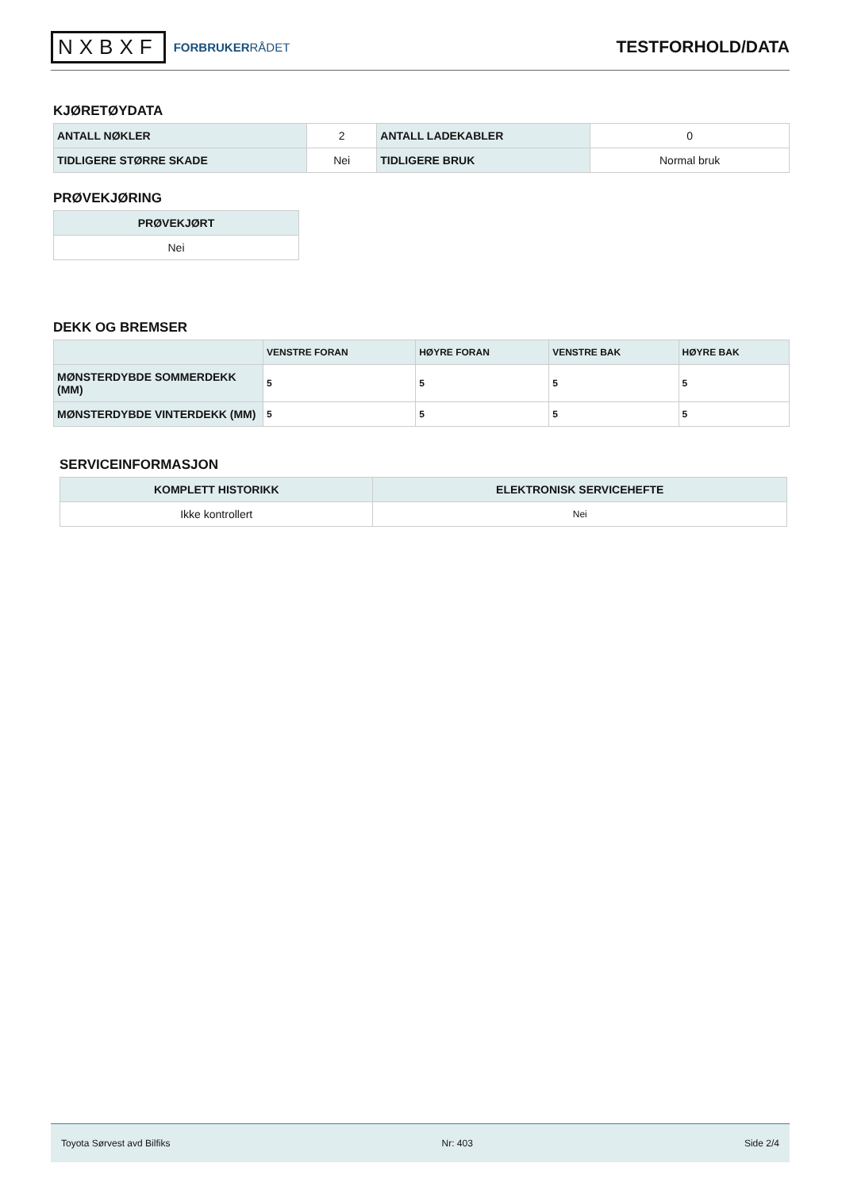NXBXF FORBRUKERRÅDET
TESTFORHOLD/DATA
KJØRETØYDATA
| ANTALL NØKLER | 2 | ANTALL LADEKABLER | 0 |
| TIDLIGERE STØRRE SKADE | Nei | TIDLIGERE BRUK | Normal bruk |
PRØVEKJØRING
| PRØVEKJØRT |
| --- |
| Nei |
DEKK OG BREMSER
| | VENSTRE FORAN | HØYRE FORAN | VENSTRE BAK | HØYRE BAK |
| --- | --- | --- | --- | --- |
| MØNSTERDYBDE SOMMERDEKK (MM) | 5 | 5 | 5 | 5 |
| MØNSTERDYBDE VINTERDEKK (MM) | 5 | 5 | 5 | 5 |
SERVICEINFORMASJON
| KOMPLETT HISTORIKK | ELEKTRONISK SERVICEHEFTE |
| --- | --- |
| Ikke kontrollert | Nei |
Toyota Sørvest avd Bilfiks Nr: 403 Side 2/4